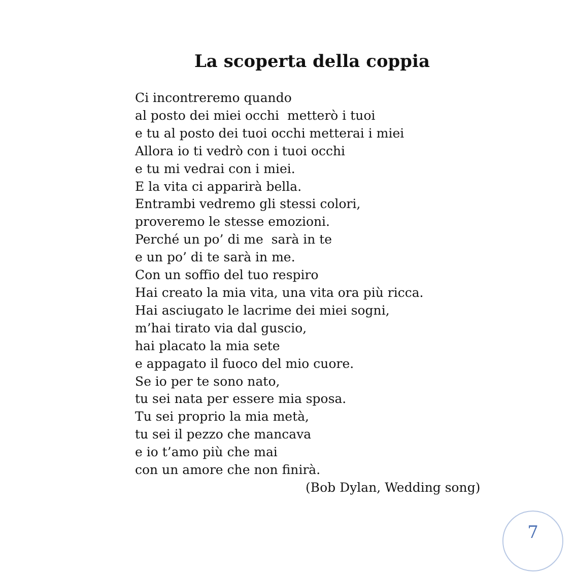La scoperta della coppia
Ci incontreremo quando
al posto dei miei occhi metterò i tuoi
e tu al posto dei tuoi occhi metterai i miei
Allora io ti vedrò con i tuoi occhi
e tu mi vedrai con i miei.
E la vita ci apparirà bella.
Entrambi vedremo gli stessi colori,
proveremo le stesse emozioni.
Perché un po’ di me sarà in te
e un po’ di te sarà in me.
Con un soffio del tuo respiro
Hai creato la mia vita, una vita ora più ricca.
Hai asciugato le lacrime dei miei sogni,
m’hai tirato via dal guscio,
hai placato la mia sete
e appagato il fuoco del mio cuore.
Se io per te sono nato,
tu sei nata per essere mia sposa.
Tu sei proprio la mia metà,
tu sei il pezzo che mancava
e io t’amo più che mai
con un amore che non finirà.
(Bob Dylan, Wedding song)
7